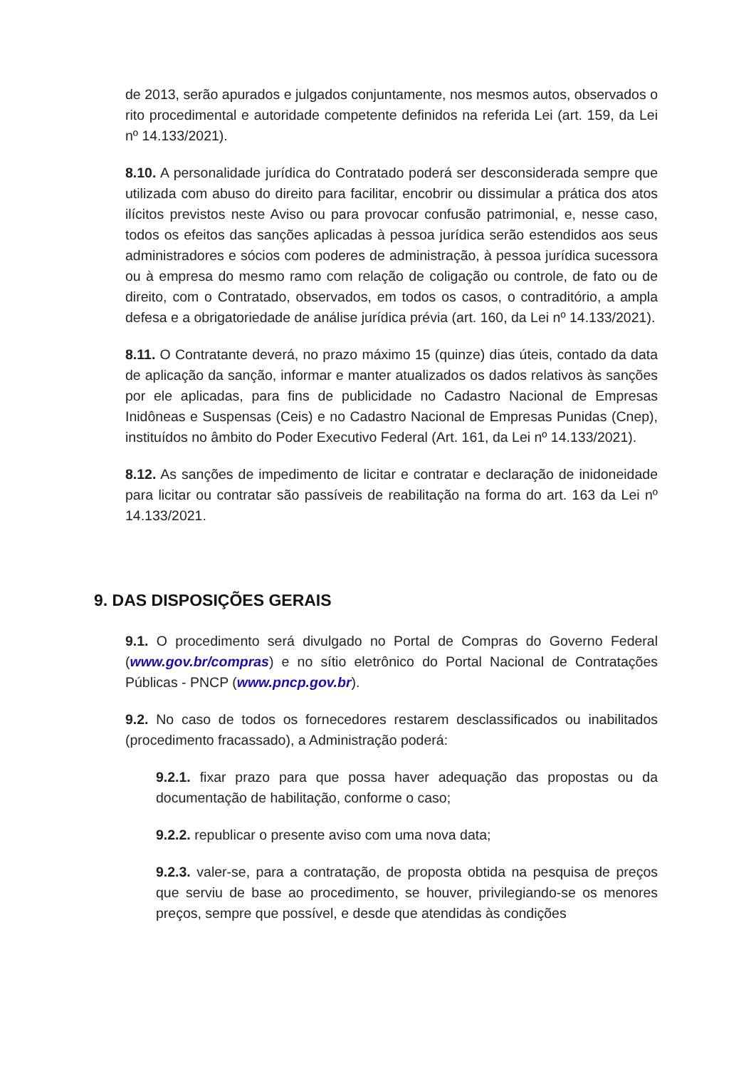de 2013, serão apurados e julgados conjuntamente, nos mesmos autos, observados o rito procedimental e autoridade competente definidos na referida Lei (art. 159, da Lei nº 14.133/2021).
8.10. A personalidade jurídica do Contratado poderá ser desconsiderada sempre que utilizada com abuso do direito para facilitar, encobrir ou dissimular a prática dos atos ilícitos previstos neste Aviso ou para provocar confusão patrimonial, e, nesse caso, todos os efeitos das sanções aplicadas à pessoa jurídica serão estendidos aos seus administradores e sócios com poderes de administração, à pessoa jurídica sucessora ou à empresa do mesmo ramo com relação de coligação ou controle, de fato ou de direito, com o Contratado, observados, em todos os casos, o contraditório, a ampla defesa e a obrigatoriedade de análise jurídica prévia (art. 160, da Lei nº 14.133/2021).
8.11. O Contratante deverá, no prazo máximo 15 (quinze) dias úteis, contado da data de aplicação da sanção, informar e manter atualizados os dados relativos às sanções por ele aplicadas, para fins de publicidade no Cadastro Nacional de Empresas Inidôneas e Suspensas (Ceis) e no Cadastro Nacional de Empresas Punidas (Cnep), instituídos no âmbito do Poder Executivo Federal (Art. 161, da Lei nº 14.133/2021).
8.12. As sanções de impedimento de licitar e contratar e declaração de inidoneidade para licitar ou contratar são passíveis de reabilitação na forma do art. 163 da Lei nº 14.133/2021.
9. DAS DISPOSIÇÕES GERAIS
9.1. O procedimento será divulgado no Portal de Compras do Governo Federal (www.gov.br/compras) e no sítio eletrônico do Portal Nacional de Contratações Públicas - PNCP (www.pncp.gov.br).
9.2. No caso de todos os fornecedores restarem desclassificados ou inabilitados (procedimento fracassado), a Administração poderá:
9.2.1. fixar prazo para que possa haver adequação das propostas ou da documentação de habilitação, conforme o caso;
9.2.2. republicar o presente aviso com uma nova data;
9.2.3. valer-se, para a contratação, de proposta obtida na pesquisa de preços que serviu de base ao procedimento, se houver, privilegiando-se os menores preços, sempre que possível, e desde que atendidas às condições